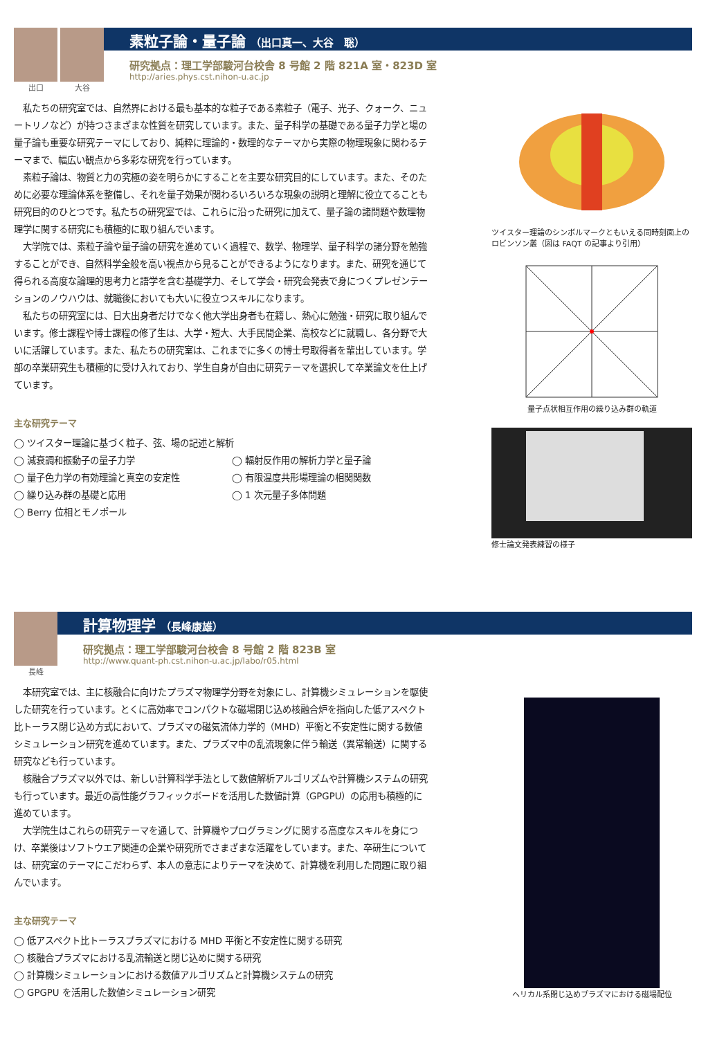出口 大谷
素粒子論・量子論 （出口真一、大谷　聡）
研究拠点：理工学部駿河台校舎 8 号館 2 階 821A 室・823D 室
http://aries.phys.cst.nihon-u.ac.jp
私たちの研究室では、自然界における最も基本的な粒子である素粒子（電子、光子、クォーク、ニュートリノなど）が持つさまざまな性質を研究しています。また、量子科学の基礎である量子力学と場の量子論も重要な研究テーマにしており、純粋に理論的・数理的なテーマから実際の物理現象に関わるテーマまで、幅広い観点から多彩な研究を行っています。
素粒子論は、物質と力の究極の姿を明らかにすることを主要な研究目的にしています。また、そのために必要な理論体系を整備し、それを量子効果が関わるいろいろな現象の説明と理解に役立てることも研究目的のひとつです。私たちの研究室では、これらに沿った研究に加えて、量子論の諸問題や数理物理学に関する研究にも積極的に取り組んでいます。
大学院では、素粒子論や量子論の研究を進めていく過程で、数学、物理学、量子科学の諸分野を勉強することができ、自然科学全般を高い視点から見ることができるようになります。また、研究を通じて得られる高度な論理的思考力と語学を含む基礎学力、そして学会・研究会発表で身につくプレゼンテーションのノウハウは、就職後においても大いに役立つスキルになります。
私たちの研究室には、日大出身者だけでなく他大学出身者も在籍し、熱心に勉強・研究に取り組んでいます。修士課程や博士課程の修了生は、大学・短大、大手民間企業、高校などに就職し、各分野で大いに活躍しています。また、私たちの研究室は、これまでに多くの博士号取得者を輩出しています。学部の卒業研究生も積極的に受け入れており、学生自身が自由に研究テーマを選択して卒業論文を仕上げています。
主な研究テーマ
◯ ツイスター理論に基づく粒子、弦、場の記述と解析
◯ 減衰調和振動子の量子力学
◯ 輻射反作用の解析力学と量子論
◯ 量子色力学の有効理論と真空の安定性
◯ 有限温度共形場理論の相関関数
◯ 繰り込み群の基礎と応用
◯ 1 次元量子多体問題
◯ Berry 位相とモノポール
ツイスター理論のシンボルマークともいえる同時刻面上のロビンソン叢（図は FAQT の記事より引用）
量子点状相互作用の繰り込み群の軌道
修士論文発表練習の様子
長峰
計算物理学 （長峰康雄）
研究拠点：理工学部駿河台校舎 8 号館 2 階 823B 室
http://www.quant-ph.cst.nihon-u.ac.jp/labo/r05.html
本研究室では、主に核融合に向けたプラズマ物理学分野を対象にし、計算機シミュレーションを駆使した研究を行っています。とくに高効率でコンパクトな磁場閉じ込め核融合炉を指向した低アスペクト比トーラス閉じ込め方式において、プラズマの磁気流体力学的（MHD）平衡と不安定性に関する数値シミュレーション研究を進めています。また、プラズマ中の乱流現象に伴う輸送（異常輸送）に関する研究なども行っています。
核融合プラズマ以外では、新しい計算科学手法として数値解析アルゴリズムや計算機システムの研究も行っています。最近の高性能グラフィックボードを活用した数値計算（GPGPU）の応用も積極的に進めています。
大学院生はこれらの研究テーマを通して、計算機やプログラミングに関する高度なスキルを身につけ、卒業後はソフトウエア関連の企業や研究所でさまざまな活躍をしています。また、卒研生については、研究室のテーマにこだわらず、本人の意志によりテーマを決めて、計算機を利用した問題に取り組んでいます。
主な研究テーマ
◯ 低アスペクト比トーラスプラズマにおける MHD 平衡と不安定性に関する研究
◯ 核融合プラズマにおける乱流輸送と閉じ込めに関する研究
◯ 計算機シミュレーションにおける数値アルゴリズムと計算機システムの研究
◯ GPGPU を活用した数値シミュレーション研究
ヘリカル系閉じ込めプラズマにおける磁場配位